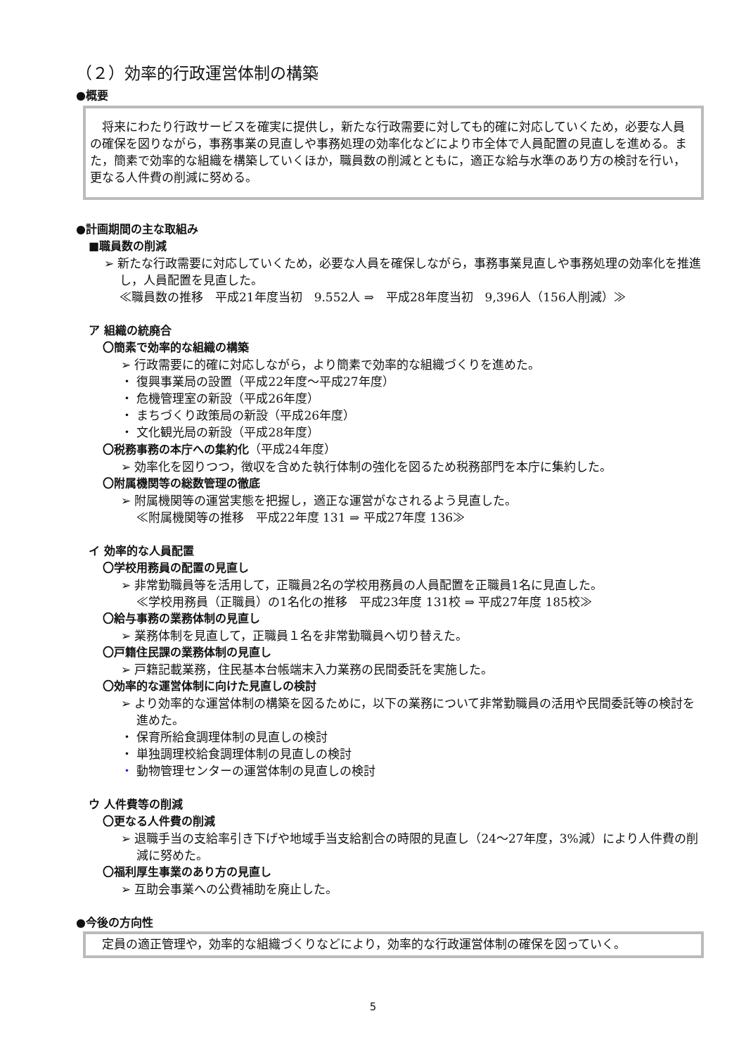（２）効率的行政運営体制の構築
●概要
　将来にわたり行政サービスを確実に提供し，新たな行政需要に対しても的確に対応していくため，必要な人員の確保を図りながら，事務事業の見直しや事務処理の効率化などにより市全体で人員配置の見直しを進める。また，簡素で効率的な組織を構築していくほか，職員数の削減とともに，適正な給与水準のあり方の検討を行い，更なる人件費の削減に努める。
●計画期間の主な取組み
■職員数の削減
➢ 新たな行政需要に対応していくため，必要な人員を確保しながら，事務事業見直しや事務処理の効率化を推進し，人員配置を見直した。
≪職員数の推移　平成21年度当初　9.552人 ⇒　平成28年度当初　9,396人（156人削減）≫
ア 組織の統廃合
〇簡素で効率的な組織の構築
➢ 行政需要に的確に対応しながら，より簡素で効率的な組織づくりを進めた。
・ 復興事業局の設置（平成22年度～平成27年度）
・ 危機管理室の新設（平成26年度）
・ まちづくり政策局の新設（平成26年度）
・ 文化観光局の新設（平成28年度）
〇税務事務の本庁への集約化（平成24年度）
➢ 効率化を図りつつ，徴収を含めた執行体制の強化を図るため税務部門を本庁に集約した。
〇附属機関等の総数管理の徹底
➢ 附属機関等の運営実態を把握し，適正な運営がなされるよう見直した。
≪附属機関等の推移　平成22年度 131 ⇒ 平成27年度 136≫
イ 効率的な人員配置
〇学校用務員の配置の見直し
➢ 非常勤職員等を活用して，正職員2名の学校用務員の人員配置を正職員1名に見直した。
≪学校用務員（正職員）の1名化の推移　平成23年度 131校 ⇒ 平成27年度 185校≫
〇給与事務の業務体制の見直し
➢ 業務体制を見直して，正職員１名を非常勤職員へ切り替えた。
〇戸籍住民課の業務体制の見直し
➢ 戸籍記載業務，住民基本台帳端末入力業務の民間委託を実施した。
〇効率的な運営体制に向けた見直しの検討
➢ より効率的な運営体制の構築を図るために，以下の業務について非常勤職員の活用や民間委託等の検討を進めた。
・ 保育所給食調理体制の見直しの検討
・ 単独調理校給食調理体制の見直しの検討
・ 動物管理センターの運営体制の見直しの検討
ウ 人件費等の削減
〇更なる人件費の削減
➢ 退職手当の支給率引き下げや地域手当支給割合の時限的見直し（24～27年度，3%減）により人件費の削減に努めた。
〇福利厚生事業のあり方の見直し
➢ 互助会事業への公費補助を廃止した。
●今後の方向性
　定員の適正管理や，効率的な組織づくりなどにより，効率的な行政運営体制の確保を図っていく。
5